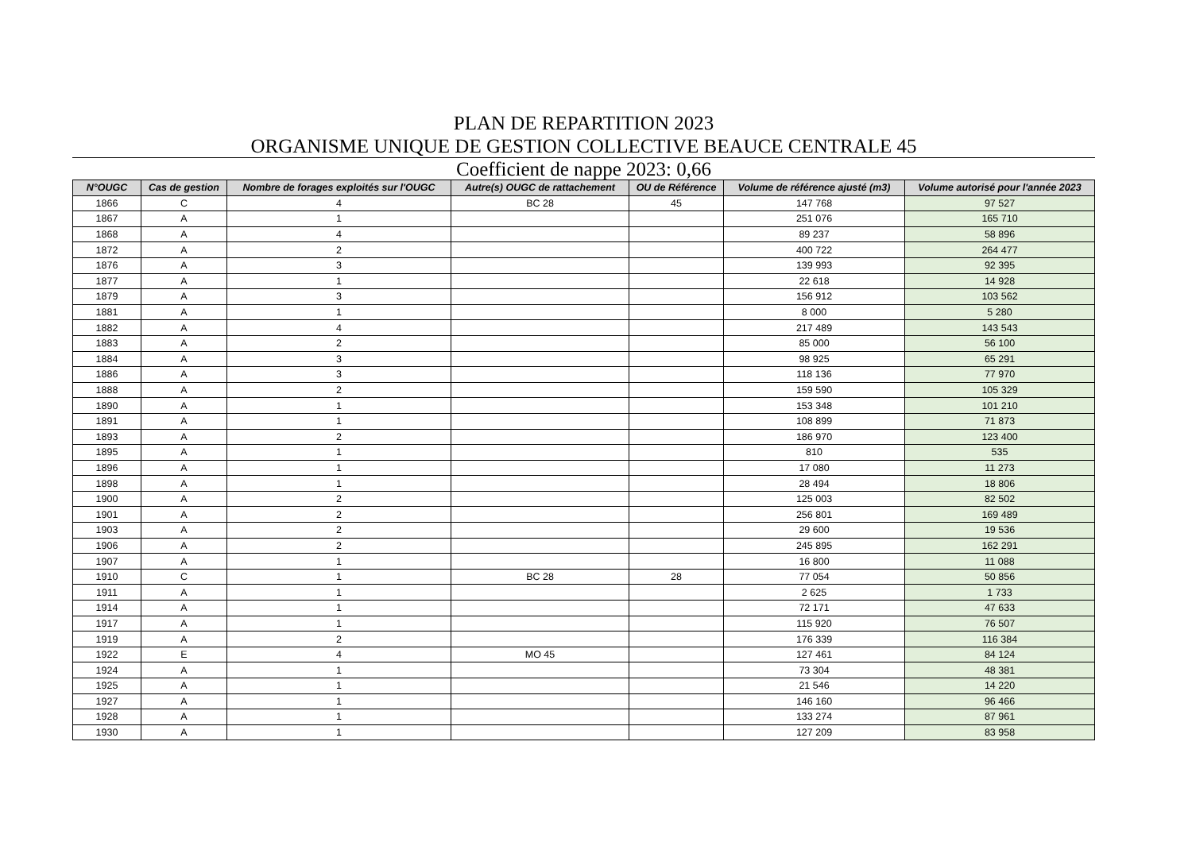PLAN DE REPARTITION 2023
ORGANISME UNIQUE DE GESTION COLLECTIVE BEAUCE CENTRALE 45
Coefficient de nappe 2023: 0,66
| N°OUGC | Cas de gestion | Nombre de forages exploités sur l'OUGC | Autre(s) OUGC de rattachement | OU de Référence | Volume de référence ajusté (m3) | Volume autorisé pour l'année 2023 |
| --- | --- | --- | --- | --- | --- | --- |
| 1866 | C | 4 | BC 28 | 45 | 147 768 | 97 527 |
| 1867 | A | 1 | | | 251 076 | 165 710 |
| 1868 | A | 4 | | | 89 237 | 58 896 |
| 1872 | A | 2 | | | 400 722 | 264 477 |
| 1876 | A | 3 | | | 139 993 | 92 395 |
| 1877 | A | 1 | | | 22 618 | 14 928 |
| 1879 | A | 3 | | | 156 912 | 103 562 |
| 1881 | A | 1 | | | 8 000 | 5 280 |
| 1882 | A | 4 | | | 217 489 | 143 543 |
| 1883 | A | 2 | | | 85 000 | 56 100 |
| 1884 | A | 3 | | | 98 925 | 65 291 |
| 1886 | A | 3 | | | 118 136 | 77 970 |
| 1888 | A | 2 | | | 159 590 | 105 329 |
| 1890 | A | 1 | | | 153 348 | 101 210 |
| 1891 | A | 1 | | | 108 899 | 71 873 |
| 1893 | A | 2 | | | 186 970 | 123 400 |
| 1895 | A | 1 | | | 810 | 535 |
| 1896 | A | 1 | | | 17 080 | 11 273 |
| 1898 | A | 1 | | | 28 494 | 18 806 |
| 1900 | A | 2 | | | 125 003 | 82 502 |
| 1901 | A | 2 | | | 256 801 | 169 489 |
| 1903 | A | 2 | | | 29 600 | 19 536 |
| 1906 | A | 2 | | | 245 895 | 162 291 |
| 1907 | A | 1 | | | 16 800 | 11 088 |
| 1910 | C | 1 | BC 28 | 28 | 77 054 | 50 856 |
| 1911 | A | 1 | | | 2 625 | 1 733 |
| 1914 | A | 1 | | | 72 171 | 47 633 |
| 1917 | A | 1 | | | 115 920 | 76 507 |
| 1919 | A | 2 | | | 176 339 | 116 384 |
| 1922 | E | 4 | MO 45 | | 127 461 | 84 124 |
| 1924 | A | 1 | | | 73 304 | 48 381 |
| 1925 | A | 1 | | | 21 546 | 14 220 |
| 1927 | A | 1 | | | 146 160 | 96 466 |
| 1928 | A | 1 | | | 133 274 | 87 961 |
| 1930 | A | 1 | | | 127 209 | 83 958 |